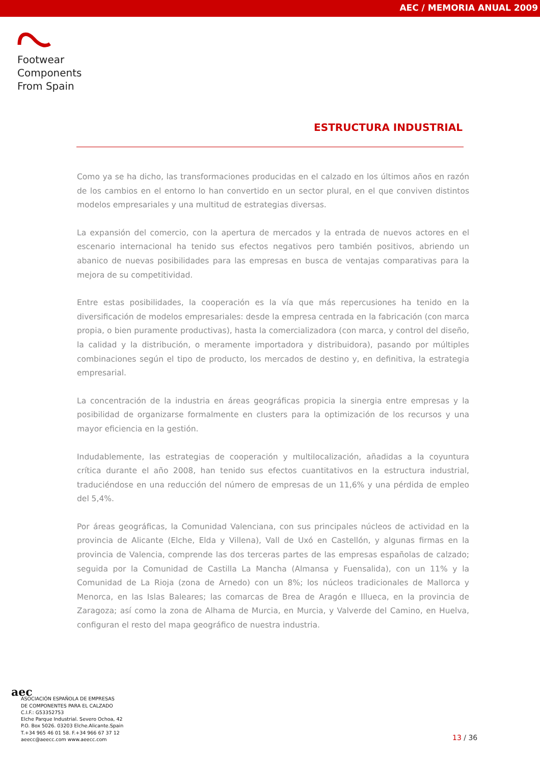AEC / MEMORIA ANUAL 2009
Footwear
Components
From Spain
ESTRUCTURA INDUSTRIAL
Como ya se ha dicho, las transformaciones producidas en el calzado en los últimos años en razón de los cambios en el entorno lo han convertido en un sector plural, en el que conviven distintos modelos empresariales y una multitud de estrategias diversas.
La expansión del comercio, con la apertura de mercados y la entrada de nuevos actores en el escenario internacional ha tenido sus efectos negativos pero también positivos, abriendo un abanico de nuevas posibilidades para las empresas en busca de ventajas comparativas para la mejora de su competitividad.
Entre estas posibilidades, la cooperación es la vía que más repercusiones ha tenido en la diversificación de modelos empresariales: desde la empresa centrada en la fabricación (con marca propia, o bien puramente productivas), hasta la comercializadora (con marca, y control del diseño, la calidad y la distribución, o meramente importadora y distribuidora), pasando por múltiples combinaciones según el tipo de producto, los mercados de destino y, en definitiva, la estrategia empresarial.
La concentración de la industria en áreas geográficas propicia la sinergia entre empresas y la posibilidad de organizarse formalmente en clusters para la optimización de los recursos y una mayor eficiencia en la gestión.
Indudablemente, las estrategias de cooperación y multilocalización, añadidas a la coyuntura crítica durante el año 2008, han tenido sus efectos cuantitativos en la estructura industrial, traduciéndose en una reducción del número de empresas de un 11,6% y una pérdida de empleo del 5,4%.
Por áreas geográficas, la Comunidad Valenciana, con sus principales núcleos de actividad en la provincia de Alicante (Elche, Elda y Villena), Vall de Uxó en Castellón, y algunas firmas en la provincia de Valencia, comprende las dos terceras partes de las empresas españolas de calzado; seguida por la Comunidad de Castilla La Mancha (Almansa y Fuensalida), con un 11% y la Comunidad de La Rioja (zona de Arnedo) con un 8%; los núcleos tradicionales de Mallorca y Menorca, en las Islas Baleares; las comarcas de Brea de Aragón e Illueca, en la provincia de Zaragoza; así como la zona de Alhama de Murcia, en Murcia, y Valverde del Camino, en Huelva, configuran el resto del mapa geográfico de nuestra industria.
aec
ASOCIACIÓN ESPAÑOLA DE EMPRESAS
DE COMPONENTES PARA EL CALZADO
C.I.F.: G53352753
Elche Parque Industrial. Severo Ochoa, 42
P.O. Box 5026. 03203 Elche.Alicante.Spain
T.+34 965 46 01 58. F.+34 966 67 37 12
aeecc@aeecc.com www.aeecc.com
13 / 36